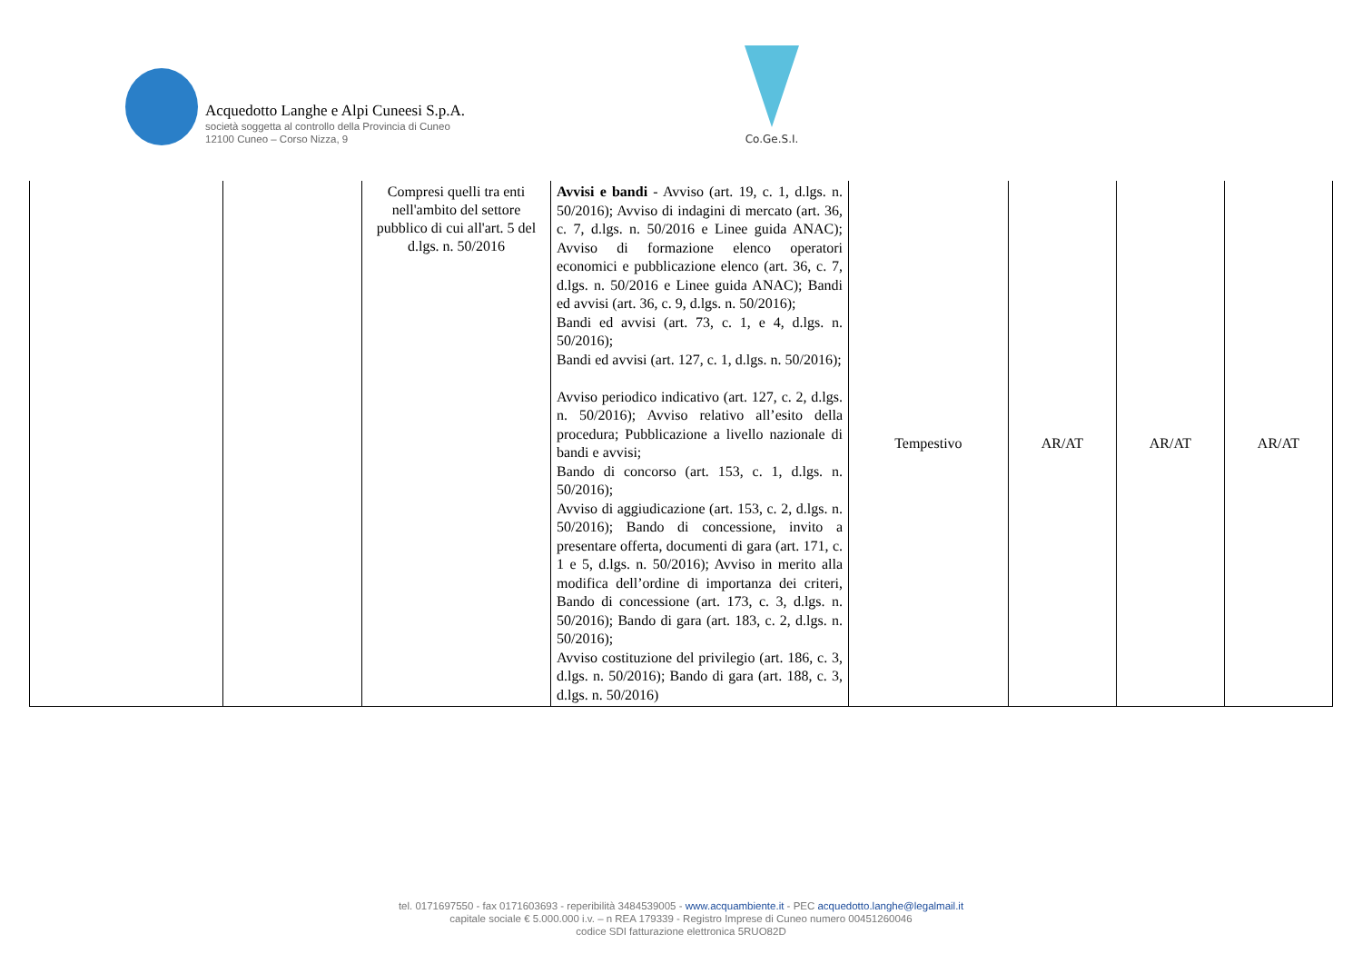Acquedotto Langhe e Alpi Cuneesi S.p.A.
società soggetta al controllo della Provincia di Cuneo
12100 Cuneo – Corso Nizza, 9
Co.Ge.S.I.
| | | Compresi quelli tra enti nell'ambito del settore pubblico di cui all'art. 5 del d.lgs. n. 50/2016 | Avvisi e bandi - Avviso (art. 19, c. 1, d.lgs. n. 50/2016); Avviso di indagini di mercato (art. 36, c. 7, d.lgs. n. 50/2016 e Linee guida ANAC); Avviso di formazione elenco operatori economici e pubblicazione elenco (art. 36, c. 7, d.lgs. n. 50/2016 e Linee guida ANAC); Bandi ed avvisi (art. 36, c. 9, d.lgs. n. 50/2016); Bandi ed avvisi (art. 73, c. 1, e 4, d.lgs. n. 50/2016); Bandi ed avvisi (art. 127, c. 1, d.lgs. n. 50/2016); Avviso periodico indicativo (art. 127, c. 2, d.lgs. n. 50/2016); Avviso relativo all’esito della procedura; Pubblicazione a livello nazionale di bandi e avvisi; Bando di concorso (art. 153, c. 1, d.lgs. n. 50/2016); Avviso di aggiudicazione (art. 153, c. 2, d.lgs. n. 50/2016); Bando di concessione, invito a presentare offerta, documenti di gara (art. 171, c. 1 e 5, d.lgs. n. 50/2016); Avviso in merito alla modifica dell’ordine di importanza dei criteri, Bando di concessione (art. 173, c. 3, d.lgs. n. 50/2016); Bando di gara (art. 183, c. 2, d.lgs. n. 50/2016); Avviso costituzione del privilegio (art. 186, c. 3, d.lgs. n. 50/2016); Bando di gara (art. 188, c. 3, d.lgs. n. 50/2016) | Tempestivo | AR/AT | AR/AT | AR/AT |
tel. 0171697550 - fax 0171603693 - reperibilità 3484539005 - www.acquambiente.it - PEC acquedotto.langhe@legalmail.it
capitale sociale € 5.000.000 i.v. – n REA 179339 - Registro Imprese di Cuneo numero 00451260046
codice SDI fatturazione elettronica 5RUO82D